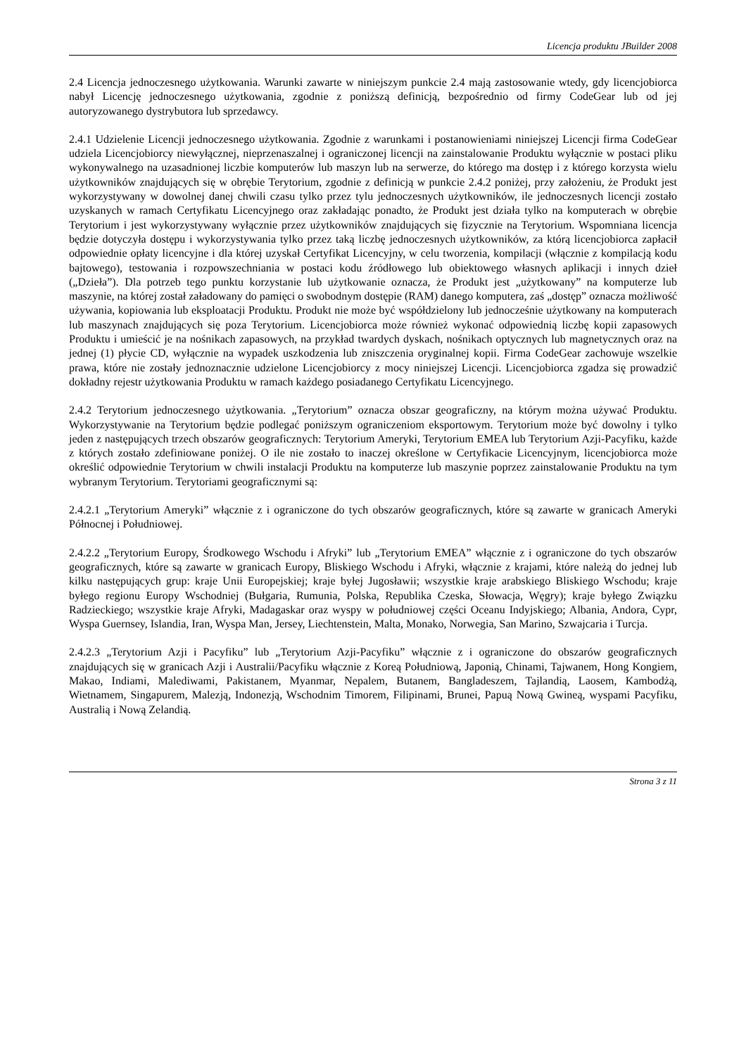Licencja produktu JBuilder 2008
2.4 Licencja jednoczesnego użytkowania. Warunki zawarte w niniejszym punkcie 2.4 mają zastosowanie wtedy, gdy licencjobiorca nabył Licencję jednoczesnego użytkowania, zgodnie z poniższą definicją, bezpośrednio od firmy CodeGear lub od jej autoryzowanego dystrybutora lub sprzedawcy.
2.4.1 Udzielenie Licencji jednoczesnego użytkowania. Zgodnie z warunkami i postanowieniami niniejszej Licencji firma CodeGear udziela Licencjobiorcy niewyłącznej, nieprzenaszalnej i ograniczonej licencji na zainstalowanie Produktu wyłącznie w postaci pliku wykonywalnego na uzasadnionej liczbie komputerów lub maszyn lub na serwerze, do którego ma dostęp i z którego korzysta wielu użytkowników znajdujących się w obrębie Terytorium, zgodnie z definicją w punkcie 2.4.2 poniżej, przy założeniu, że Produkt jest wykorzystywany w dowolnej danej chwili czasu tylko przez tylu jednoczesnych użytkowników, ile jednoczesnych licencji zostało uzyskanych w ramach Certyfikatu Licencyjnego oraz zakładając ponadto, że Produkt jest działa tylko na komputerach w obrębie Terytorium i jest wykorzystywany wyłącznie przez użytkowników znajdujących się fizycznie na Terytorium. Wspomniana licencja będzie dotyczyła dostępu i wykorzystywania tylko przez taką liczbę jednoczesnych użytkowników, za którą licencjobiorca zapłacił odpowiednie opłaty licencyjne i dla której uzyskał Certyfikat Licencyjny, w celu tworzenia, kompilacji (włącznie z kompilacją kodu bajtowego), testowania i rozpowszechniania w postaci kodu źródłowego lub obiektowego własnych aplikacji i innych dzieł („Dzieła”). Dla potrzeb tego punktu korzystanie lub użytkowanie oznacza, że Produkt jest „użytkowany” na komputerze lub maszynie, na której został załadowany do pamięci o swobodnym dostępie (RAM) danego komputera, zaś „dostęp” oznacza możliwość używania, kopiowania lub eksploatacji Produktu. Produkt nie może być współdzielony lub jednocześnie użytkowany na komputerach lub maszynach znajdujących się poza Terytorium. Licencjobiorca może również wykonać odpowiednią liczbę kopii zapasowych Produktu i umieścić je na nośnikach zapasowych, na przykład twardych dyskach, nośnikach optycznych lub magnetycznych oraz na jednej (1) płycie CD, wyłącznie na wypadek uszkodzenia lub zniszczenia oryginalnej kopii. Firma CodeGear zachowuje wszelkie prawa, które nie zostały jednoznacznie udzielone Licencjobiorcy z mocy niniejszej Licencji. Licencjobiorca zgadza się prowadzić dokładny rejestr użytkowania Produktu w ramach każdego posiadanego Certyfikatu Licencyjnego.
2.4.2 Terytorium jednoczesnego użytkowania. „Terytorium” oznacza obszar geograficzny, na którym można używać Produktu. Wykorzystywanie na Terytorium będzie podlegać poniższym ograniczeniom eksportowym. Terytorium może być dowolny i tylko jeden z następujących trzech obszarów geograficznych: Terytorium Ameryki, Terytorium EMEA lub Terytorium Azji-Pacyfiku, każde z których zostało zdefiniowane poniżej. O ile nie zostało to inaczej określone w Certyfikacie Licencyjnym, licencjobiorca może określić odpowiednie Terytorium w chwili instalacji Produktu na komputerze lub maszynie poprzez zainstalowanie Produktu na tym wybranym Terytorium. Terytoriami geograficznymi są:
2.4.2.1 „Terytorium Ameryki” włącznie z i ograniczone do tych obszarów geograficznych, które są zawarte w granicach Ameryki Północnej i Południowej.
2.4.2.2 „Terytorium Europy, Środkowego Wschodu i Afryki” lub „Terytorium EMEA” włącznie z i ograniczone do tych obszarów geograficznych, które są zawarte w granicach Europy, Bliskiego Wschodu i Afryki, włącznie z krajami, które należą do jednej lub kilku następujących grup: kraje Unii Europejskiej; kraje byłej Jugosławii; wszystkie kraje arabskiego Bliskiego Wschodu; kraje byłego regionu Europy Wschodniej (Bułgaria, Rumunia, Polska, Republika Czeska, Słowacja, Węgry); kraje byłego Związku Radzieckiego; wszystkie kraje Afryki, Madagaskar oraz wyspy w południowej części Oceanu Indyjskiego; Albania, Andora, Cypr, Wyspa Guernsey, Islandia, Iran, Wyspa Man, Jersey, Liechtenstein, Malta, Monako, Norwegia, San Marino, Szwajcaria i Turcja.
2.4.2.3 „Terytorium Azji i Pacyfiku” lub „Terytorium Azji-Pacyfiku” włącznie z i ograniczone do obszarów geograficznych znajdujących się w granicach Azji i Australii/Pacyfiku włącznie z Koreą Południową, Japonią, Chinami, Tajwanem, Hong Kongiem, Makao, Indiami, Malediwami, Pakistanem, Myanmar, Nepalem, Butanem, Bangladeszem, Tajlandią, Laosem, Kambodżą, Wietnamem, Singapurem, Malezją, Indonezją, Wschodnim Timorem, Filipinami, Brunei, Papuą Nową Gwineą, wyspami Pacyfiku, Australią i Nową Zelandią.
Strona 3 z 11